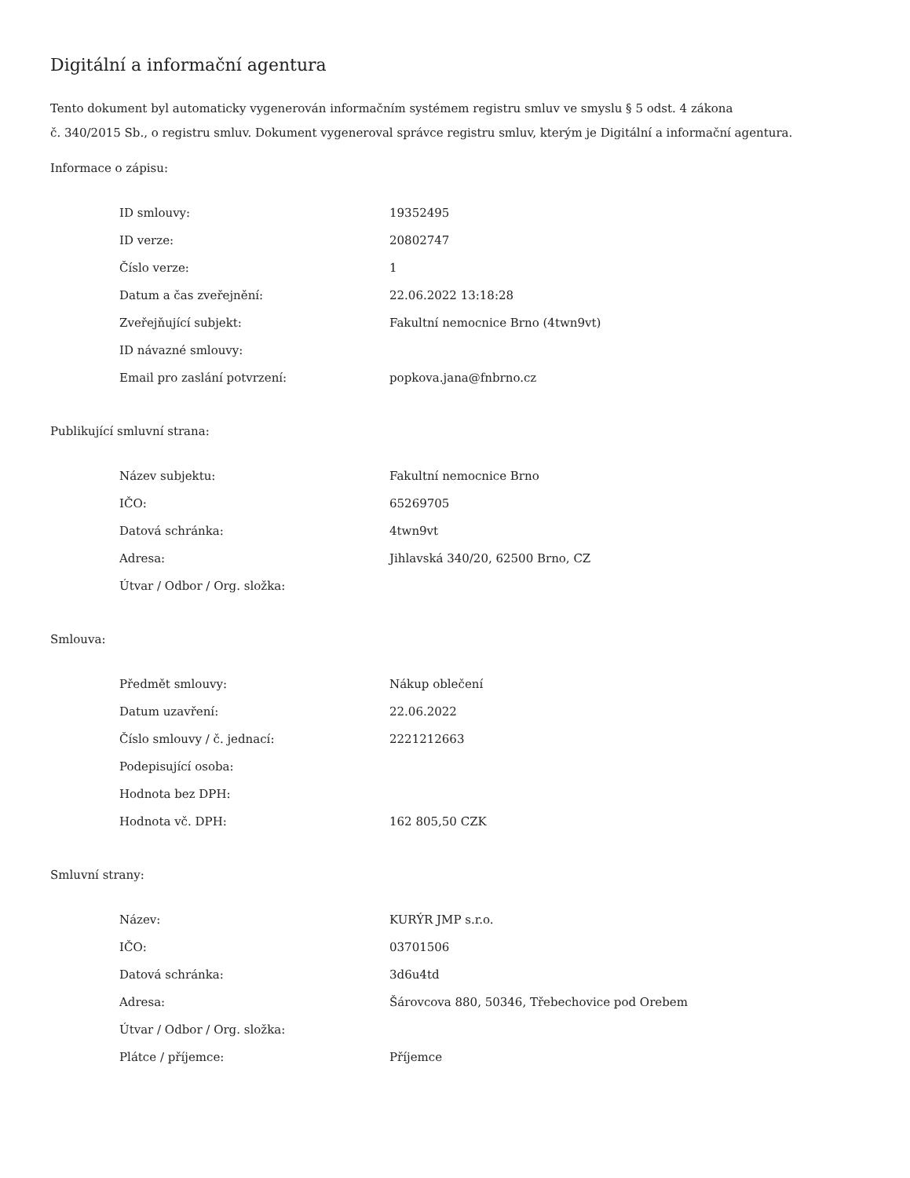Digitální a informační agentura
Tento dokument byl automaticky vygenerován informačním systémem registru smluv ve smyslu § 5 odst. 4 zákona
č. 340/2015 Sb., o registru smluv. Dokument vygeneroval správce registru smluv, kterým je Digitální a informační agentura.
Informace o zápisu:
| ID smlouvy: | 19352495 |
| ID verze: | 20802747 |
| Číslo verze: | 1 |
| Datum a čas zveřejnění: | 22.06.2022 13:18:28 |
| Zveřejňující subjekt: | Fakultní nemocnice Brno (4twn9vt) |
| ID návazné smlouvy: | |
| Email pro zaslání potvrzení: | popkova.jana@fnbrno.cz |
Publikující smluvní strana:
| Název subjektu: | Fakultní nemocnice Brno |
| IČO: | 65269705 |
| Datová schránka: | 4twn9vt |
| Adresa: | Jihlavská 340/20, 62500 Brno, CZ |
| Útvar / Odbor / Org. složka: | |
Smlouva:
| Předmět smlouvy: | Nákup oblečení |
| Datum uzavření: | 22.06.2022 |
| Číslo smlouvy / č. jednací: | 2221212663 |
| Podepisující osoba: | |
| Hodnota bez DPH: | |
| Hodnota vč. DPH: | 162 805,50 CZK |
Smluvní strany:
| Název: | KURÝR JMP s.r.o. |
| IČO: | 03701506 |
| Datová schránka: | 3d6u4td |
| Adresa: | Šárovcova 880, 50346, Třebechovice pod Orebem |
| Útvar / Odbor / Org. složka: | |
| Plátce / příjemce: | Příjemce |